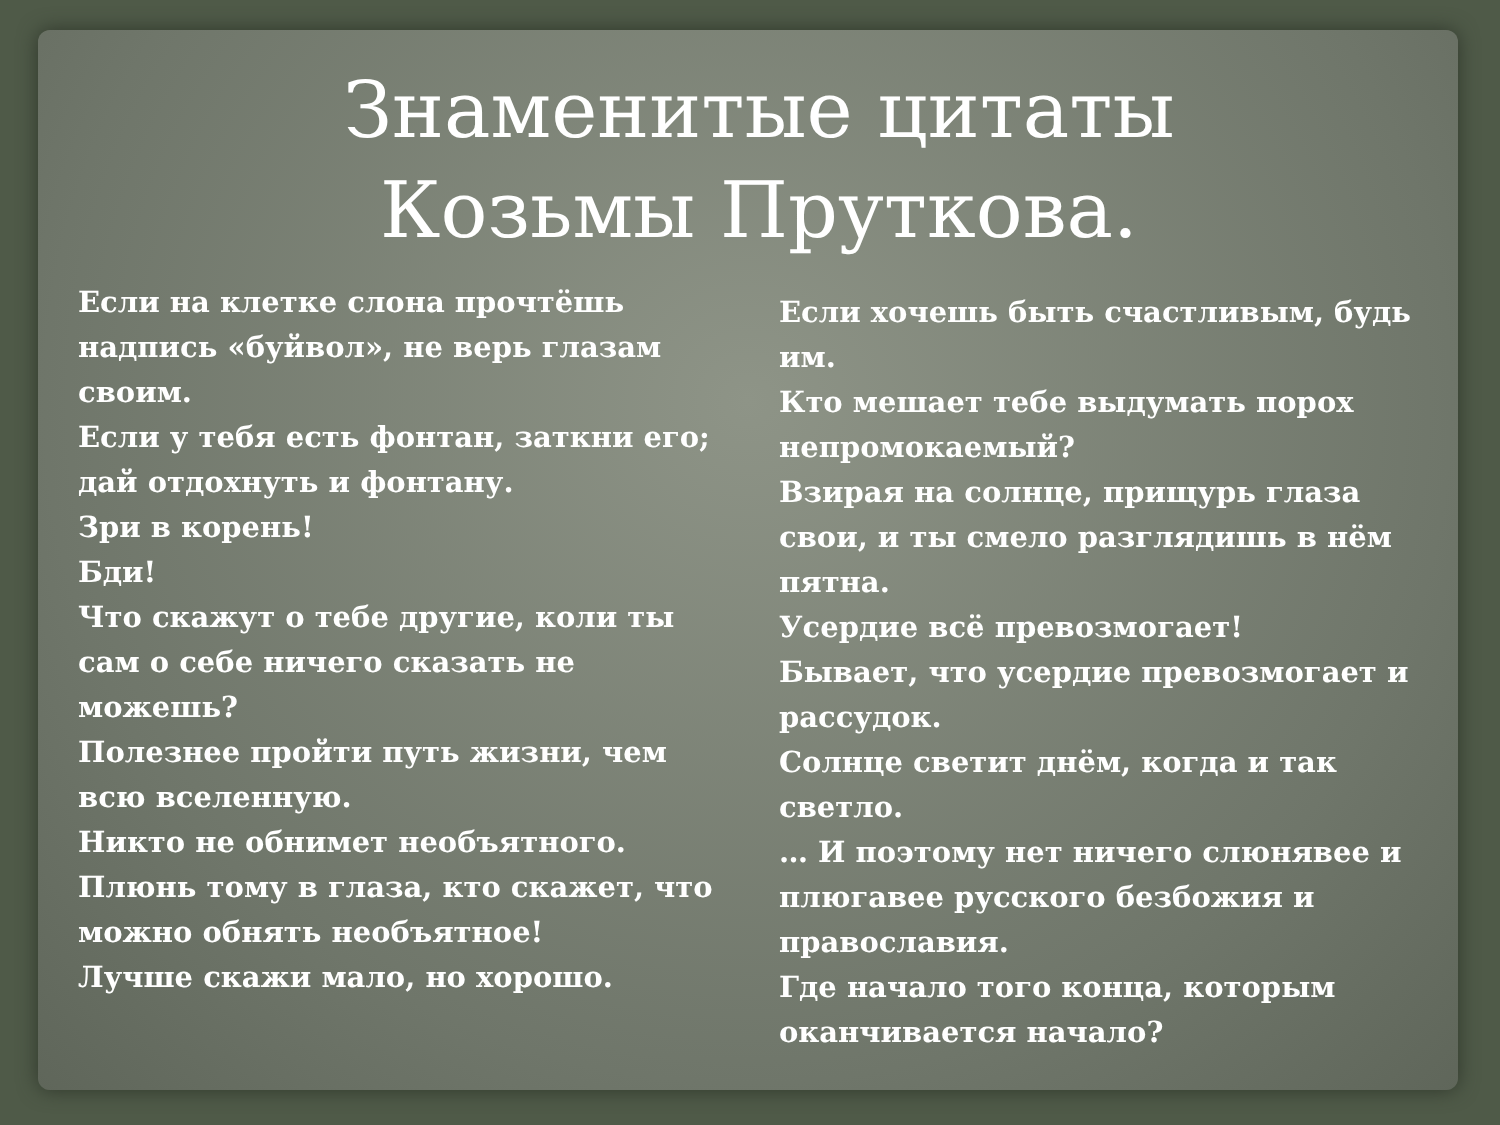Знаменитые цитаты
Козьмы Пруткова.
Если на клетке слона прочтёшь надпись «буйвол», не верь глазам своим.
Если у тебя есть фонтан, заткни его; дай отдохнуть и фонтану.
Зри в корень!
Бди!
Что скажут о тебе другие, коли ты сам о себе ничего сказать не можешь?
Полезнее пройти путь жизни, чем всю вселенную.
Никто не обнимет необъятного.
Плюнь тому в глаза, кто скажет, что можно обнять необъятное!
Лучше скажи мало, но хорошо.
Если хочешь быть счастливым, будь им.
Кто мешает тебе выдумать порох непромокаемый?
Взирая на солнце, прищурь глаза свои, и ты смело разглядишь в нём пятна.
Усердие всё превозмогает!
Бывает, что усердие превозмогает и рассудок.
Солнце светит днём, когда и так светло.
… И поэтому нет ничего слюнявее и плюгавее русского безбожия и православия.
Где начало того конца, которым оканчивается начало?